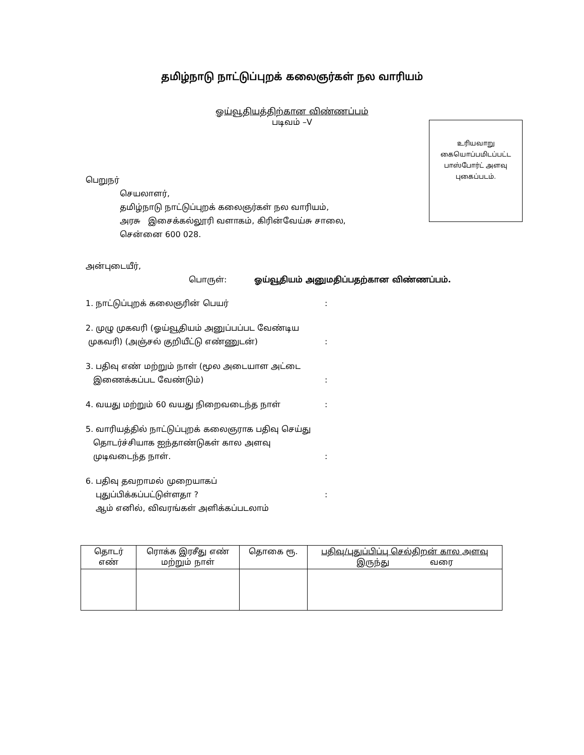தமிழ்நாடு நாட்டுப்புறக் கலைஞர்கள் நல வாரியம்
ஓய்வூதியத்திற்கான விண்ணப்பம்
படிவம் –V
உரியவாறு
கையொப்பமிடப்பட்ட
பாஸ்போர்ட் அளவு
புகைப்படம்.
பெறுநர்
செயலாளர்,
தமிழ்நாடு நாட்டுப்புறக் கலைஞர்கள் நல வாரியம்,
அரசு இசைக்கல்லூரி வளாகம், கிரின்வேய்சு சாலை,
சென்னை 600 028.
அன்புடையீர்,
பொருள்: ஓய்வூதியம் அனுமதிப்பதற்கான விண்ணப்பம்.
1. நாட்டுப்புறக் கலைஞரின் பெயர் :
2. முழு முகவரி (ஓய்வூதியம் அனுப்பப்பட வேண்டிய
முகவரி) (அஞ்சல் குறியீட்டு எண்ணுடன்)
:
3. பதிவு எண் மற்றும் நாள் (மூல அடையாள அட்டை
இணைக்கப்பட வேண்டும்)
:
4. வயது மற்றும் 60 வயது நிறைவடைந்த நாள் :
5. வாரியத்தில் நாட்டுப்புறக் கலைஞராக பதிவு செய்து
தொடர்ச்சியாக ஐந்தாண்டுகள் கால அளவு
முடிவடைந்த நாள்.
:
6. பதிவு தவறாமல் முறையாகப்
புதுப்பிக்கப்பட்டுள்ளதா ?
ஆம் எனில், விவரங்கள் அளிக்கப்படலாம்
:
| தொடர் எண் | ரொக்க இரசீது எண் மற்றும் நாள் | தொகை ரூ. | பதிவு/புதுப்பிப்பு செல்திறன் கால அளவு இருந்து வரை |
| --- | --- | --- | --- |